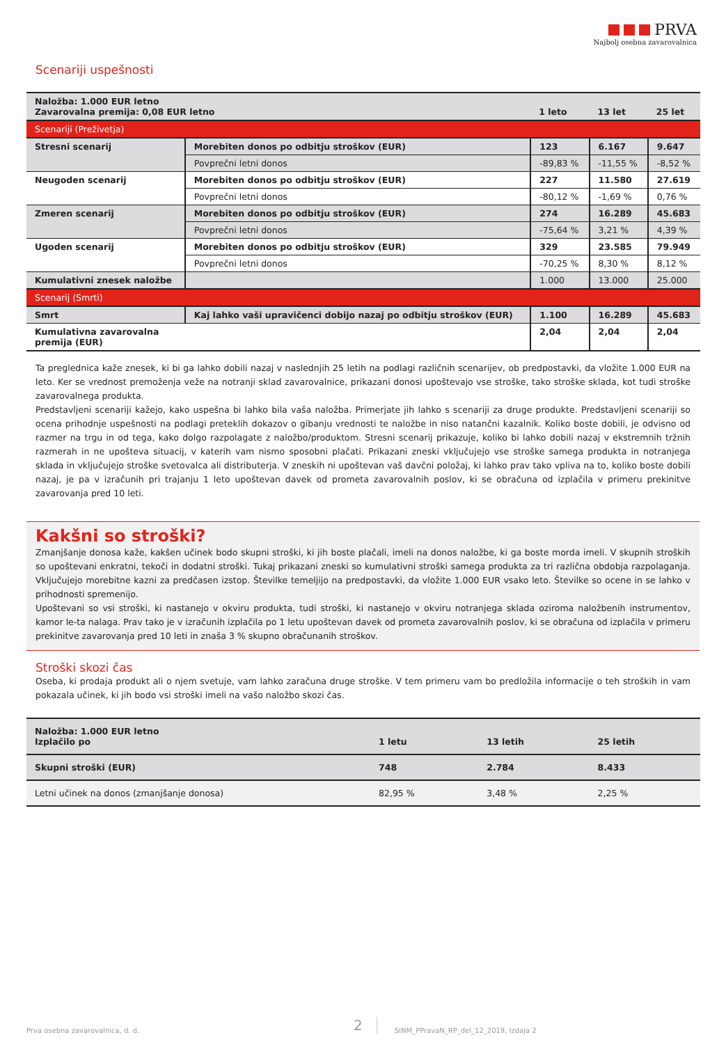PRVA
Najbolj osebna zavarovalnica
Scenariji uspešnosti
| Naložba: 1.000 EUR letno Zavarovalna premija: 0,08 EUR letno | | 1 leto | 13 let | 25 let |
| --- | --- | --- | --- | --- |
| Scenariji (Preživetja) | | | | |
| Stresni scenarij | Morebiten donos po odbitju stroškov (EUR) | 123 | 6.167 | 9.647 |
| | Povprečni letni donos | -89,83 % | -11,55 % | -8,52 % |
| Neugoden scenarij | Morebiten donos po odbitju stroškov (EUR) | 227 | 11.580 | 27.619 |
| | Povprečni letni donos | -80,12 % | -1,69 % | 0,76 % |
| Zmeren scenarij | Morebiten donos po odbitju stroškov (EUR) | 274 | 16.289 | 45.683 |
| | Povprečni letni donos | -75,64 % | 3,21 % | 4,39 % |
| Ugoden scenarij | Morebiten donos po odbitju stroškov (EUR) | 329 | 23.585 | 79.949 |
| | Povprečni letni donos | -70,25 % | 8,30 % | 8,12 % |
| Kumulativni znesek naložbe | | 1.000 | 13.000 | 25.000 |
| Scenarij (Smrti) | | | | |
| Smrt | Kaj lahko vaši upravičenci dobijo nazaj po odbitju stroškov (EUR) | 1.100 | 16.289 | 45.683 |
| Kumulativna zavarovalna premija (EUR) | | 2,04 | 2,04 | 2,04 |
Ta preglednica kaže znesek, ki bi ga lahko dobili nazaj v naslednjih 25 letih na podlagi različnih scenarijev, ob predpostavki, da vložite 1.000 EUR na leto. Ker se vrednost premoženja veže na notranji sklad zavarovalnice, prikazani donosi upoštevajo vse stroške, tako stroške sklada, kot tudi stroške zavarovalnega produkta.
Predstavljeni scenariji kažejo, kako uspešna bi lahko bila vaša naložba. Primerjate jih lahko s scenariji za druge produkte. Predstavljeni scenariji so ocena prihodnje uspešnosti na podlagi preteklih dokazov o gibanju vrednosti te naložbe in niso natančni kazalnik. Koliko boste dobili, je odvisno od razmer na trgu in od tega, kako dolgo razpolagate z naložbo/produktom. Stresni scenarij prikazuje, koliko bi lahko dobili nazaj v ekstremnih tržnih razmerah in ne upošteva situacij, v katerih vam nismo sposobni plačati. Prikazani zneski vključujejo vse stroške samega produkta in notranjega sklada in vključujejo stroške svetovalca ali distributerja. V zneskih ni upoštevan vaš davčni položaj, ki lahko prav tako vpliva na to, koliko boste dobili nazaj, je pa v izračunih pri trajanju 1 leto upoštevan davek od prometa zavarovalnih poslov, ki se obračuna od izplačila v primeru prekinitve zavarovanja pred 10 leti.
Kakšni so stroški?
Zmanjšanje donosa kaže, kakšen učinek bodo skupni stroški, ki jih boste plačali, imeli na donos naložbe, ki ga boste morda imeli. V skupnih stroških so upoštevani enkratni, tekoči in dodatni stroški. Tukaj prikazani zneski so kumulativni stroški samega produkta za tri različna obdobja razpolaganja. Vključujejo morebitne kazni za predčasen izstop. Številke temeljijo na predpostavki, da vložite 1.000 EUR vsako leto. Številke so ocene in se lahko v prihodnosti spremenijo.
Upoštevani so vsi stroški, ki nastanejo v okviru produkta, tudi stroški, ki nastanejo v okviru notranjega sklada oziroma naložbenih instrumentov, kamor le-ta nalaga. Prav tako je v izračunih izplačila po 1 letu upoštevan davek od prometa zavarovalnih poslov, ki se obračuna od izplačila v primeru prekinitve zavarovanja pred 10 leti in znaša 3 % skupno obračunanih stroškov.
Stroški skozi čas
Oseba, ki prodaja produkt ali o njem svetuje, vam lahko zaračuna druge stroške. V tem primeru vam bo predložila informacije o teh stroških in vam pokazala učinek, ki jih bodo vsi stroški imeli na vašo naložbo skozi čas.
| Naložba: 1.000 EUR letno Izplačilo po | 1 letu | 13 letih | 25 letih |
| --- | --- | --- | --- |
| Skupni stroški (EUR) | 748 | 2.784 | 8.433 |
| Letni učinek na donos (zmanjšanje donosa) | 82,95 % | 3,48 % | 2,25 % |
Prva osebna zavarovalnica, d. d. 2 SINM_PPravaN_RP_del_12_2019, Izdaja 2